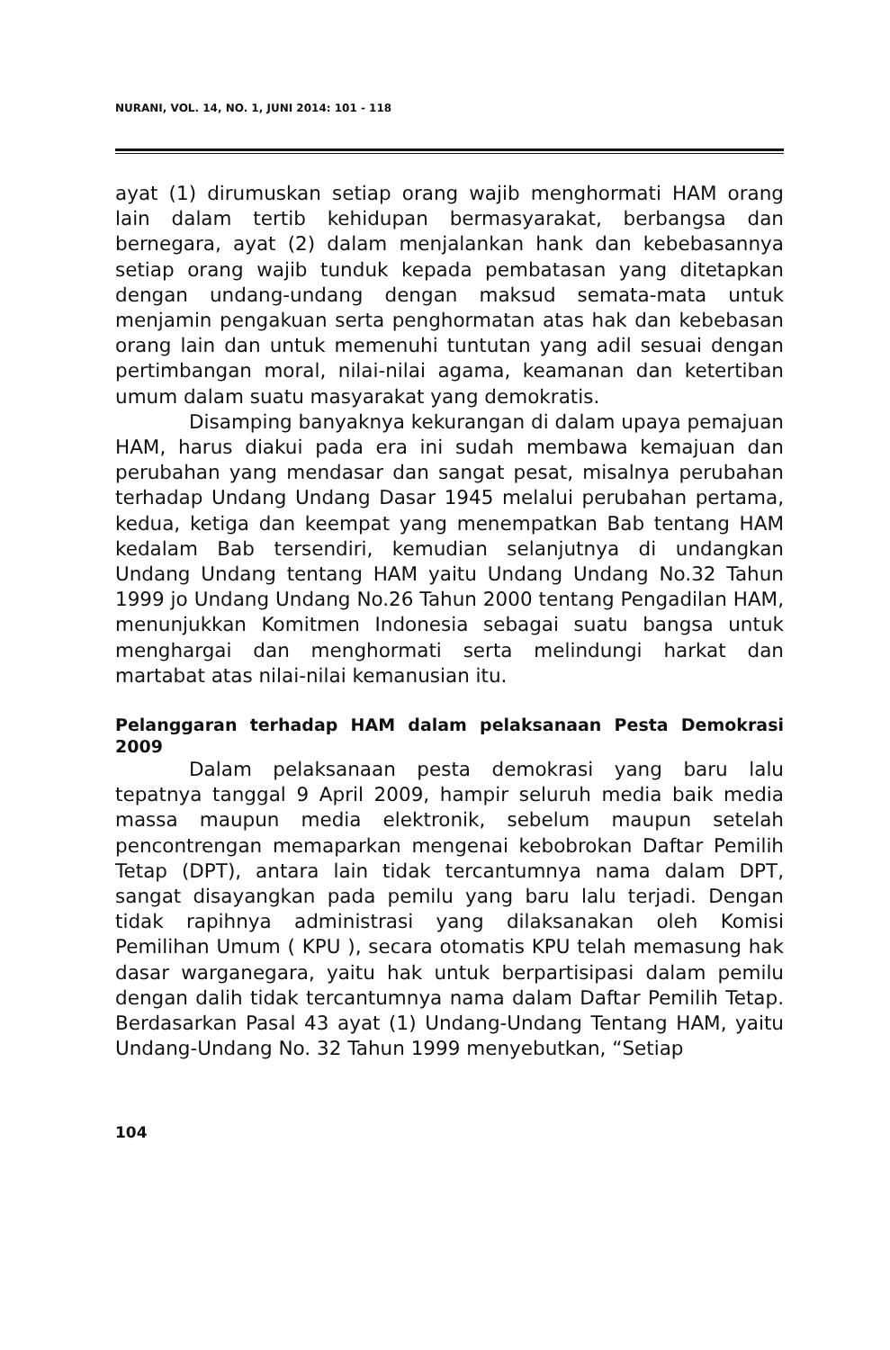NURANI, VOL. 14, NO. 1, JUNI 2014: 101 - 118
ayat (1) dirumuskan setiap orang wajib menghormati HAM orang lain dalam tertib kehidupan bermasyarakat, berbangsa dan bernegara, ayat (2) dalam menjalankan hank dan kebebasannya setiap orang wajib tunduk kepada pembatasan yang ditetapkan dengan undang-undang dengan maksud semata-mata untuk menjamin pengakuan serta penghormatan atas hak dan kebebasan orang lain dan untuk memenuhi tuntutan yang adil sesuai dengan pertimbangan moral, nilai-nilai agama, keamanan dan ketertiban umum dalam suatu masyarakat yang demokratis.
Disamping banyaknya kekurangan di dalam upaya pemajuan HAM, harus diakui pada era ini sudah membawa kemajuan dan perubahan yang mendasar dan sangat pesat, misalnya perubahan terhadap Undang Undang Dasar 1945 melalui perubahan pertama, kedua, ketiga dan keempat yang menempatkan Bab tentang HAM kedalam Bab tersendiri, kemudian selanjutnya di undangkan Undang Undang tentang HAM yaitu Undang Undang No.32 Tahun 1999 jo Undang Undang No.26 Tahun 2000 tentang Pengadilan HAM, menunjukkan Komitmen Indonesia sebagai suatu bangsa untuk menghargai dan menghormati serta melindungi harkat dan martabat atas nilai-nilai kemanusian itu.
Pelanggaran terhadap HAM dalam pelaksanaan Pesta Demokrasi 2009
Dalam pelaksanaan pesta demokrasi yang baru lalu tepatnya tanggal 9 April 2009, hampir seluruh media baik media massa maupun media elektronik, sebelum maupun setelah pencontrengan memaparkan mengenai kebobrokan Daftar Pemilih Tetap (DPT), antara lain tidak tercantumnya nama dalam DPT, sangat disayangkan pada pemilu yang baru lalu terjadi. Dengan tidak rapihnya administrasi yang dilaksanakan oleh Komisi Pemilihan Umum ( KPU ), secara otomatis KPU telah memasung hak dasar warganegara, yaitu hak untuk berpartisipasi dalam pemilu dengan dalih tidak tercantumnya nama dalam Daftar Pemilih Tetap. Berdasarkan Pasal 43 ayat (1) Undang-Undang Tentang HAM, yaitu Undang-Undang No. 32 Tahun 1999 menyebutkan, “Setiap
104